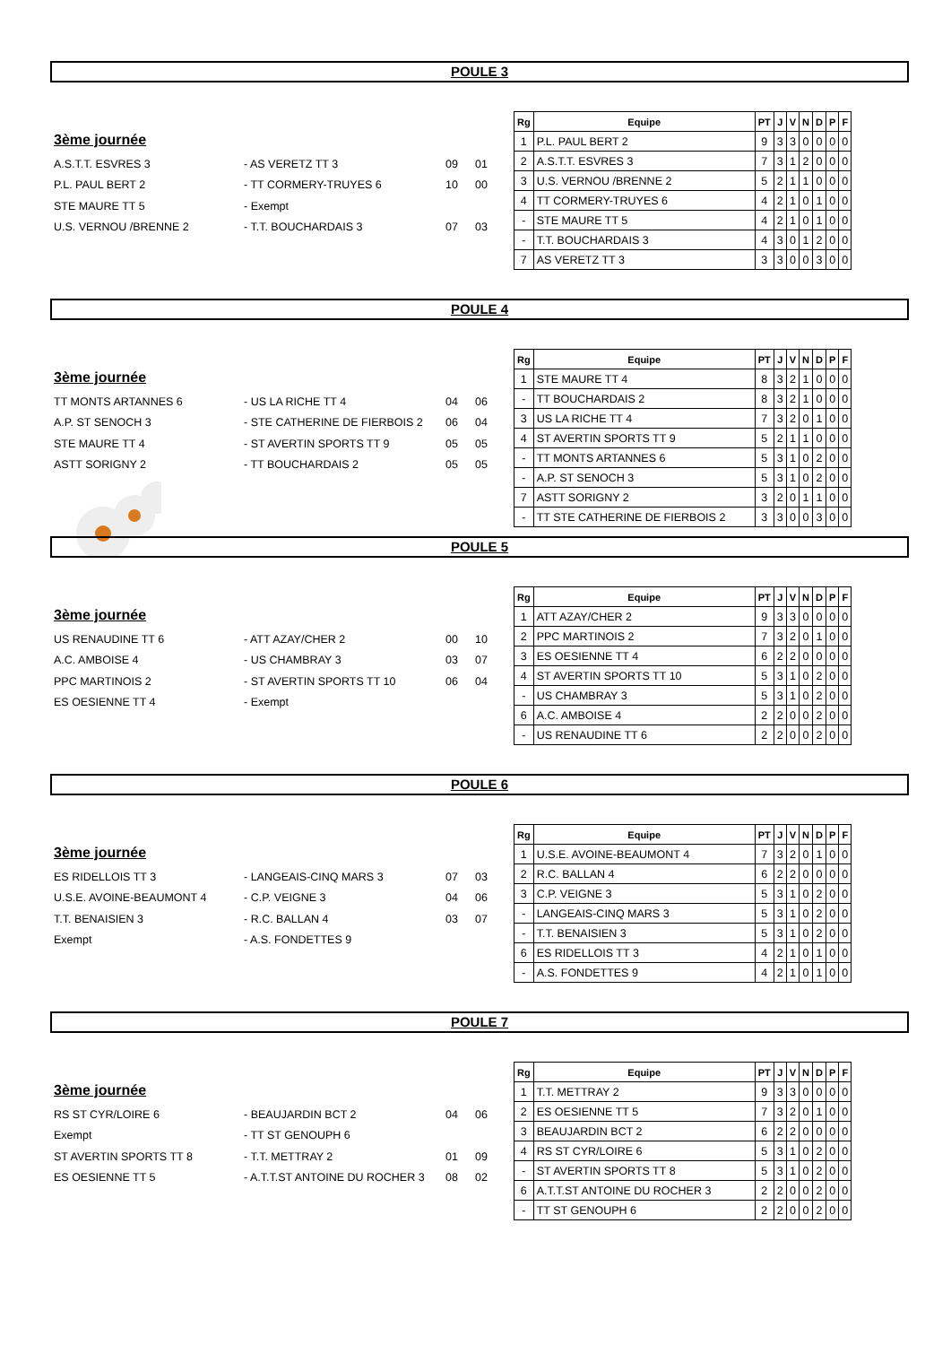POULE 3
3ème journée
A.S.T.T. ESVRES 3 - AS VERETZ TT 3 09 01
P.L. PAUL BERT 2 - TT CORMERY-TRUYES 6 10 00
STE MAURE TT 5 - Exempt
U.S. VERNOU /BRENNE 2 - T.T. BOUCHARDAIS 3 07 03
| Rg | Equipe | PT | J | V | N | D | P | F |
| --- | --- | --- | --- | --- | --- | --- | --- | --- |
| 1 | P.L. PAUL BERT 2 | 9 | 3 | 3 | 0 | 0 | 0 | 0 |
| 2 | A.S.T.T. ESVRES 3 | 7 | 3 | 1 | 2 | 0 | 0 | 0 |
| 3 | U.S. VERNOU /BRENNE 2 | 5 | 2 | 1 | 1 | 0 | 0 | 0 |
| 4 | TT CORMERY-TRUYES 6 | 4 | 2 | 1 | 0 | 1 | 0 | 0 |
| - | STE MAURE TT 5 | 4 | 2 | 1 | 0 | 1 | 0 | 0 |
| - | T.T. BOUCHARDAIS 3 | 4 | 3 | 0 | 1 | 2 | 0 | 0 |
| 7 | AS VERETZ TT 3 | 3 | 3 | 0 | 0 | 3 | 0 | 0 |
POULE 4
3ème journée
TT MONTS ARTANNES 6 - US LA RICHE TT 4 04 06
A.P. ST SENOCH 3 - STE CATHERINE DE FIERBOIS 2 06 04
STE MAURE TT 4 - ST AVERTIN SPORTS TT 9 05 05
ASTT SORIGNY 2 - TT BOUCHARDAIS 2 05 05
| Rg | Equipe | PT | J | V | N | D | P | F |
| --- | --- | --- | --- | --- | --- | --- | --- | --- |
| 1 | STE MAURE TT 4 | 8 | 3 | 2 | 1 | 0 | 0 | 0 |
| - | TT BOUCHARDAIS 2 | 8 | 3 | 2 | 1 | 0 | 0 | 0 |
| 3 | US LA RICHE TT 4 | 7 | 3 | 2 | 0 | 1 | 0 | 0 |
| 4 | ST AVERTIN SPORTS TT 9 | 5 | 2 | 1 | 1 | 0 | 0 | 0 |
| - | TT MONTS ARTANNES 6 | 5 | 3 | 1 | 0 | 2 | 0 | 0 |
| - | A.P. ST SENOCH 3 | 5 | 3 | 1 | 0 | 2 | 0 | 0 |
| 7 | ASTT SORIGNY 2 | 3 | 2 | 0 | 1 | 1 | 0 | 0 |
| - | TT STE CATHERINE DE FIERBOIS 2 | 3 | 3 | 0 | 0 | 3 | 0 | 0 |
POULE 5
3ème journée
US RENAUDINE TT 6 - ATT AZAY/CHER 2 00 10
A.C. AMBOISE 4 - US CHAMBRAY 3 03 07
PPC MARTINOIS 2 - ST AVERTIN SPORTS TT 10 06 04
ES OESIENNE TT 4 - Exempt
| Rg | Equipe | PT | J | V | N | D | P | F |
| --- | --- | --- | --- | --- | --- | --- | --- | --- |
| 1 | ATT AZAY/CHER 2 | 9 | 3 | 3 | 0 | 0 | 0 | 0 |
| 2 | PPC MARTINOIS 2 | 7 | 3 | 2 | 0 | 1 | 0 | 0 |
| 3 | ES OESIENNE TT 4 | 6 | 2 | 2 | 0 | 0 | 0 | 0 |
| 4 | ST AVERTIN SPORTS TT 10 | 5 | 3 | 1 | 0 | 2 | 0 | 0 |
| - | US CHAMBRAY 3 | 5 | 3 | 1 | 0 | 2 | 0 | 0 |
| 6 | A.C. AMBOISE 4 | 2 | 2 | 0 | 0 | 2 | 0 | 0 |
| - | US RENAUDINE TT 6 | 2 | 2 | 0 | 0 | 2 | 0 | 0 |
POULE 6
3ème journée
ES RIDELLOIS TT 3 - LANGEAIS-CINQ MARS 3 07 03
U.S.E. AVOINE-BEAUMONT 4 - C.P. VEIGNE 3 04 06
T.T. BENAISIEN 3 - R.C. BALLAN 4 03 07
Exempt - A.S. FONDETTES 9
| Rg | Equipe | PT | J | V | N | D | P | F |
| --- | --- | --- | --- | --- | --- | --- | --- | --- |
| 1 | U.S.E. AVOINE-BEAUMONT 4 | 7 | 3 | 2 | 0 | 1 | 0 | 0 |
| 2 | R.C. BALLAN 4 | 6 | 2 | 2 | 0 | 0 | 0 | 0 |
| 3 | C.P. VEIGNE 3 | 5 | 3 | 1 | 0 | 2 | 0 | 0 |
| - | LANGEAIS-CINQ MARS 3 | 5 | 3 | 1 | 0 | 2 | 0 | 0 |
| - | T.T. BENAISIEN 3 | 5 | 3 | 1 | 0 | 2 | 0 | 0 |
| 6 | ES RIDELLOIS TT 3 | 4 | 2 | 1 | 0 | 1 | 0 | 0 |
| - | A.S. FONDETTES 9 | 4 | 2 | 1 | 0 | 1 | 0 | 0 |
POULE 7
3ème journée
RS ST CYR/LOIRE 6 - BEAUJARDIN BCT 2 04 06
Exempt - TT ST GENOUPH 6
ST AVERTIN SPORTS TT 8 - T.T. METTRAY 2 01 09
ES OESIENNE TT 5 - A.T.T.ST ANTOINE DU ROCHER 3 08 02
| Rg | Equipe | PT | J | V | N | D | P | F |
| --- | --- | --- | --- | --- | --- | --- | --- | --- |
| 1 | T.T. METTRAY 2 | 9 | 3 | 3 | 0 | 0 | 0 | 0 |
| 2 | ES OESIENNE TT 5 | 7 | 3 | 2 | 0 | 1 | 0 | 0 |
| 3 | BEAUJARDIN BCT 2 | 6 | 2 | 2 | 0 | 0 | 0 | 0 |
| 4 | RS ST CYR/LOIRE 6 | 5 | 3 | 1 | 0 | 2 | 0 | 0 |
| - | ST AVERTIN SPORTS TT 8 | 5 | 3 | 1 | 0 | 2 | 0 | 0 |
| 6 | A.T.T.ST ANTOINE DU ROCHER 3 | 2 | 2 | 0 | 0 | 2 | 0 | 0 |
| - | TT ST GENOUPH 6 | 2 | 2 | 0 | 0 | 2 | 0 | 0 |